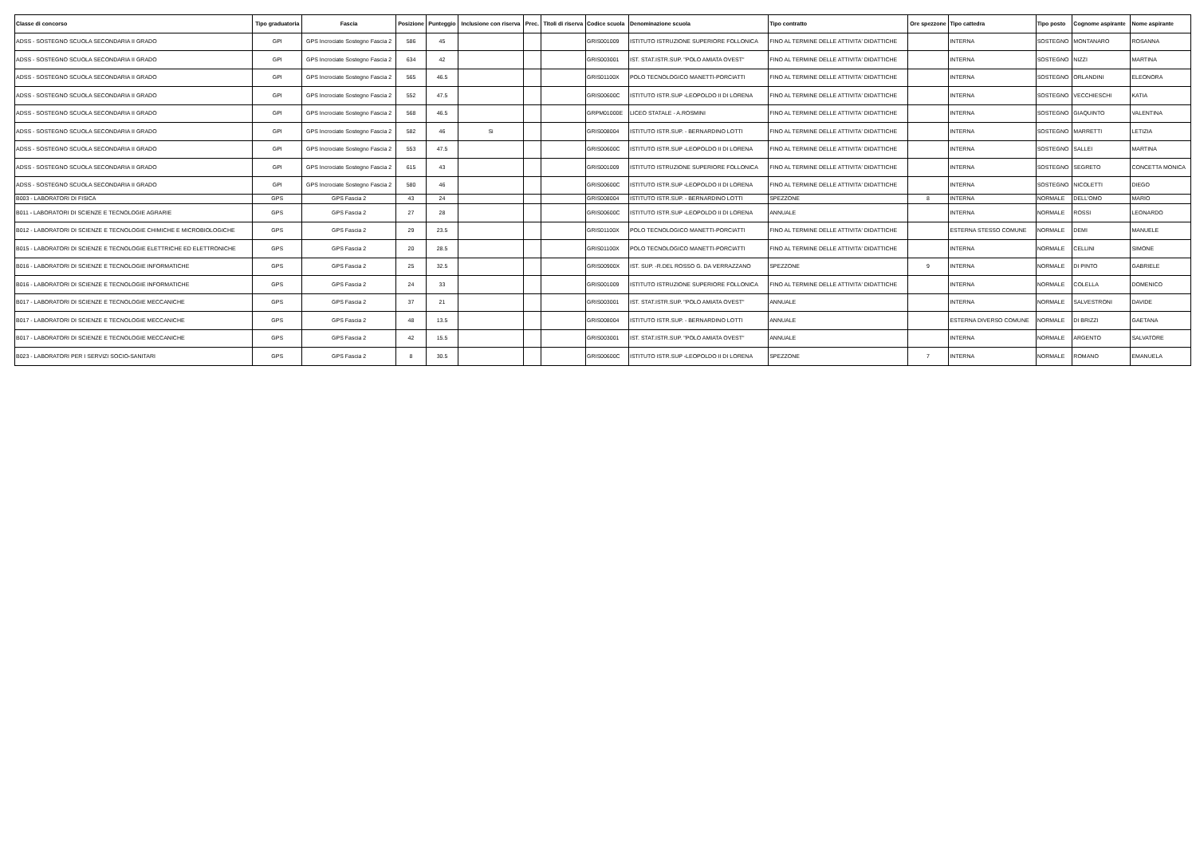| Classe di concorso | Tipo graduatoria | Fascia | Posizione | Punteggio | Inclusione con riserva | Prec. | Titoli di riserva | Codice scuola | Denominazione scuola | Tipo contratto | Ore spezzone | Tipo cattedra | Tipo posto | Cognome aspirante | Nome aspirante |
| --- | --- | --- | --- | --- | --- | --- | --- | --- | --- | --- | --- | --- | --- | --- | --- |
| ADSS - SOSTEGNO SCUOLA SECONDARIA II GRADO | GPI | GPS Incrociate Sostegno Fascia 2 | 586 | 45 | | | | GRIS001009 | ISTITUTO ISTRUZIONE SUPERIORE FOLLONICA | FINO AL TERMINE DELLE ATTIVITA' DIDATTICHE | | INTERNA | SOSTEGNO | MONTANARO | ROSANNA |
| ADSS - SOSTEGNO SCUOLA SECONDARIA II GRADO | GPI | GPS Incrociate Sostegno Fascia 2 | 634 | 42 | | | | GRIS003001 | IST. STAT.ISTR.SUP. "POLO AMIATA OVEST" | FINO AL TERMINE DELLE ATTIVITA' DIDATTICHE | | INTERNA | SOSTEGNO | NIZZI | MARTINA |
| ADSS - SOSTEGNO SCUOLA SECONDARIA II GRADO | GPI | GPS Incrociate Sostegno Fascia 2 | 565 | 46.5 | | | | GRIS01100X | POLO TECNOLOGICO MANETTI-PORCIATTI | FINO AL TERMINE DELLE ATTIVITA' DIDATTICHE | | INTERNA | SOSTEGNO | ORLANDINI | ELEONORA |
| ADSS - SOSTEGNO SCUOLA SECONDARIA II GRADO | GPI | GPS Incrociate Sostegno Fascia 2 | 552 | 47.5 | | | | GRIS00600C | ISTITUTO ISTR.SUP -LEOPOLDO II DI LORENA | FINO AL TERMINE DELLE ATTIVITA' DIDATTICHE | | INTERNA | SOSTEGNO | VECCHIESCHI | KATIA |
| ADSS - SOSTEGNO SCUOLA SECONDARIA II GRADO | GPI | GPS Incrociate Sostegno Fascia 2 | 568 | 46.5 | | | | GRPM01000E | LICEO STATALE - A.ROSMINI | FINO AL TERMINE DELLE ATTIVITA' DIDATTICHE | | INTERNA | SOSTEGNO | GIAQUINTO | VALENTINA |
| ADSS - SOSTEGNO SCUOLA SECONDARIA II GRADO | GPI | GPS Incrociate Sostegno Fascia 2 | 582 | 46 | Si | | | GRIS008004 | ISTITUTO ISTR.SUP. - BERNARDINO LOTTI | FINO AL TERMINE DELLE ATTIVITA' DIDATTICHE | | INTERNA | SOSTEGNO | MARRETTI | LETIZIA |
| ADSS - SOSTEGNO SCUOLA SECONDARIA II GRADO | GPI | GPS Incrociate Sostegno Fascia 2 | 553 | 47.5 | | | | GRIS00600C | ISTITUTO ISTR.SUP -LEOPOLDO II DI LORENA | FINO AL TERMINE DELLE ATTIVITA' DIDATTICHE | | INTERNA | SOSTEGNO | SALLEI | MARTINA |
| ADSS - SOSTEGNO SCUOLA SECONDARIA II GRADO | GPI | GPS Incrociate Sostegno Fascia 2 | 615 | 43 | | | | GRIS001009 | ISTITUTO ISTRUZIONE SUPERIORE FOLLONICA | FINO AL TERMINE DELLE ATTIVITA' DIDATTICHE | | INTERNA | SOSTEGNO | SEGRETO | CONCETTA MONICA |
| ADSS - SOSTEGNO SCUOLA SECONDARIA II GRADO | GPI | GPS Incrociate Sostegno Fascia 2 | 580 | 46 | | | | GRIS00600C | ISTITUTO ISTR.SUP -LEOPOLDO II DI LORENA | FINO AL TERMINE DELLE ATTIVITA' DIDATTICHE | | INTERNA | SOSTEGNO | NICOLETTI | DIEGO |
| B003 - LABORATORI DI FISICA | GPS | GPS Fascia 2 | 43 | 24 | | | | GRIS008004 | ISTITUTO ISTR.SUP. - BERNARDINO LOTTI | SPEZZONE | 8 | INTERNA | NORMALE | DELL'OMO | MARIO |
| B011 - LABORATORI DI SCIENZE E TECNOLOGIE AGRARIE | GPS | GPS Fascia 2 | 27 | 28 | | | | GRIS00600C | ISTITUTO ISTR.SUP -LEOPOLDO II DI LORENA | ANNUALE | | INTERNA | NORMALE | ROSSI | LEONARDO |
| B012 - LABORATORI DI SCIENZE E TECNOLOGIE CHIMICHE E MICROBIOLOGICHE | GPS | GPS Fascia 2 | 29 | 23.5 | | | | GRIS01100X | POLO TECNOLOGICO MANETTI-PORCIATTI | FINO AL TERMINE DELLE ATTIVITA' DIDATTICHE | | ESTERNA STESSO COMUNE | NORMALE | DEMI | MANUELE |
| B015 - LABORATORI DI SCIENZE E TECNOLOGIE ELETTRICHE ED ELETTRONICHE | GPS | GPS Fascia 2 | 20 | 28.5 | | | | GRIS01100X | POLO TECNOLOGICO MANETTI-PORCIATTI | FINO AL TERMINE DELLE ATTIVITA' DIDATTICHE | | INTERNA | NORMALE | CELLINI | SIMONE |
| B016 - LABORATORI DI SCIENZE E TECNOLOGIE INFORMATICHE | GPS | GPS Fascia 2 | 25 | 32.5 | | | | GRIS00900X | IST. SUP. -R.DEL ROSSO G. DA VERRAZZANO | SPEZZONE | 9 | INTERNA | NORMALE | DI PINTO | GABRIELE |
| B016 - LABORATORI DI SCIENZE E TECNOLOGIE INFORMATICHE | GPS | GPS Fascia 2 | 24 | 33 | | | | GRIS001009 | ISTITUTO ISTRUZIONE SUPERIORE FOLLONICA | FINO AL TERMINE DELLE ATTIVITA' DIDATTICHE | | INTERNA | NORMALE | COLELLA | DOMENICO |
| B017 - LABORATORI DI SCIENZE E TECNOLOGIE MECCANICHE | GPS | GPS Fascia 2 | 37 | 21 | | | | GRIS003001 | IST. STAT.ISTR.SUP. "POLO AMIATA OVEST" | ANNUALE | | INTERNA | NORMALE | SALVESTRONI | DAVIDE |
| B017 - LABORATORI DI SCIENZE E TECNOLOGIE MECCANICHE | GPS | GPS Fascia 2 | 48 | 13.5 | | | | GRIS008004 | ISTITUTO ISTR.SUP. - BERNARDINO LOTTI | ANNUALE | | ESTERNA DIVERSO COMUNE | NORMALE | DI BRIZZI | GAETANA |
| B017 - LABORATORI DI SCIENZE E TECNOLOGIE MECCANICHE | GPS | GPS Fascia 2 | 42 | 15.5 | | | | GRIS003001 | IST. STAT.ISTR.SUP. "POLO AMIATA OVEST" | ANNUALE | | INTERNA | NORMALE | ARGENTO | SALVATORE |
| B023 - LABORATORI PER I SERVIZI SOCIO-SANITARI | GPS | GPS Fascia 2 | 8 | 30.5 | | | | GRIS00600C | ISTITUTO ISTR.SUP -LEOPOLDO II DI LORENA | SPEZZONE | 7 | INTERNA | NORMALE | ROMANO | EMANUELA |